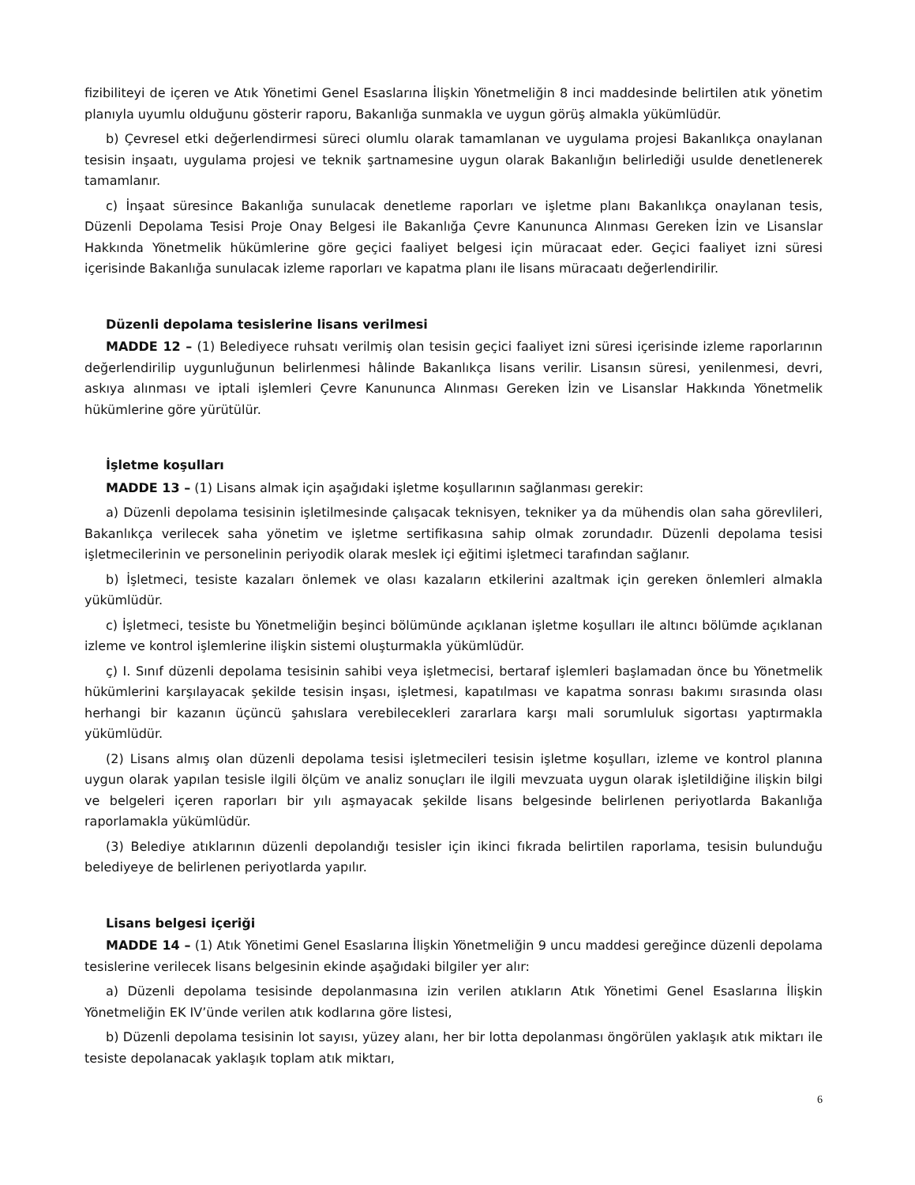fizibiliteyi de içeren ve Atık Yönetimi Genel Esaslarına İlişkin Yönetmeliğin 8 inci maddesinde belirtilen atık yönetim planıyla uyumlu olduğunu gösterir raporu, Bakanlığa sunmakla ve uygun görüş almakla yükümlüdür.
b) Çevresel etki değerlendirmesi süreci olumlu olarak tamamlanan ve uygulama projesi Bakanlıkça onaylanan tesisin inşaatı, uygulama projesi ve teknik şartnamesine uygun olarak Bakanlığın belirlediği usulde denetlenerek tamamlanır.
c) İnşaat süresince Bakanlığa sunulacak denetleme raporları ve işletme planı Bakanlıkça onaylanan tesis, Düzenli Depolama Tesisi Proje Onay Belgesi ile Bakanlığa Çevre Kanununca Alınması Gereken İzin ve Lisanslar Hakkında Yönetmelik hükümlerine göre geçici faaliyet belgesi için müracaat eder. Geçici faaliyet izni süresi içerisinde Bakanlığa sunulacak izleme raporları ve kapatma planı ile lisans müracaatı değerlendirilir.
Düzenli depolama tesislerine lisans verilmesi
MADDE 12 – (1) Belediyece ruhsatı verilmiş olan tesisin geçici faaliyet izni süresi içerisinde izleme raporlarının değerlendirilip uygunluğunun belirlenmesi hâlinde Bakanlıkça lisans verilir. Lisansın süresi, yenilenmesi, devri, askıya alınması ve iptali işlemleri Çevre Kanununca Alınması Gereken İzin ve Lisanslar Hakkında Yönetmelik hükümlerine göre yürütülür.
İşletme koşulları
MADDE 13 – (1) Lisans almak için aşağıdaki işletme koşullarının sağlanması gerekir:
a) Düzenli depolama tesisinin işletilmesinde çalışacak teknisyen, tekniker ya da mühendis olan saha görevlileri, Bakanlıkça verilecek saha yönetim ve işletme sertifikasına sahip olmak zorundadır. Düzenli depolama tesisi işletmecilerinin ve personelinin periyodik olarak meslek içi eğitimi işletmeci tarafından sağlanır.
b) İşletmeci, tesiste kazaları önlemek ve olası kazaların etkilerini azaltmak için gereken önlemleri almakla yükümlüdür.
c) İşletmeci, tesiste bu Yönetmeliğin beşinci bölümünde açıklanan işletme koşulları ile altıncı bölümde açıklanan izleme ve kontrol işlemlerine ilişkin sistemi oluşturmakla yükümlüdür.
ç) I. Sınıf düzenli depolama tesisinin sahibi veya işletmecisi, bertaraf işlemleri başlamadan önce bu Yönetmelik hükümlerini karşılayacak şekilde tesisin inşası, işletmesi, kapatılması ve kapatma sonrası bakımı sırasında olası herhangi bir kazanın üçüncü şahıslara verebilecekleri zararlara karşı mali sorumluluk sigortası yaptırmakla yükümlüdür.
(2) Lisans almış olan düzenli depolama tesisi işletmecileri tesisin işletme koşulları, izleme ve kontrol planına uygun olarak yapılan tesisle ilgili ölçüm ve analiz sonuçları ile ilgili mevzuata uygun olarak işletildiğine ilişkin bilgi ve belgeleri içeren raporları bir yılı aşmayacak şekilde lisans belgesinde belirlenen periyotlarda Bakanlığa raporlamakla yükümlüdür.
(3) Belediye atıklarının düzenli depolandığı tesisler için ikinci fıkrada belirtilen raporlama, tesisin bulunduğu belediyeye de belirlenen periyotlarda yapılır.
Lisans belgesi içeriği
MADDE 14 – (1) Atık Yönetimi Genel Esaslarına İlişkin Yönetmeliğin 9 uncu maddesi gereğince düzenli depolama tesislerine verilecek lisans belgesinin ekinde aşağıdaki bilgiler yer alır:
a) Düzenli depolama tesisinde depolanmasına izin verilen atıkların Atık Yönetimi Genel Esaslarına İlişkin Yönetmeliğin EK IV’ünde verilen atık kodlarına göre listesi,
b) Düzenli depolama tesisinin lot sayısı, yüzey alanı, her bir lotta depolanması öngörülen yaklaşık atık miktarı ile tesiste depolanacak yaklaşık toplam atık miktarı,
6